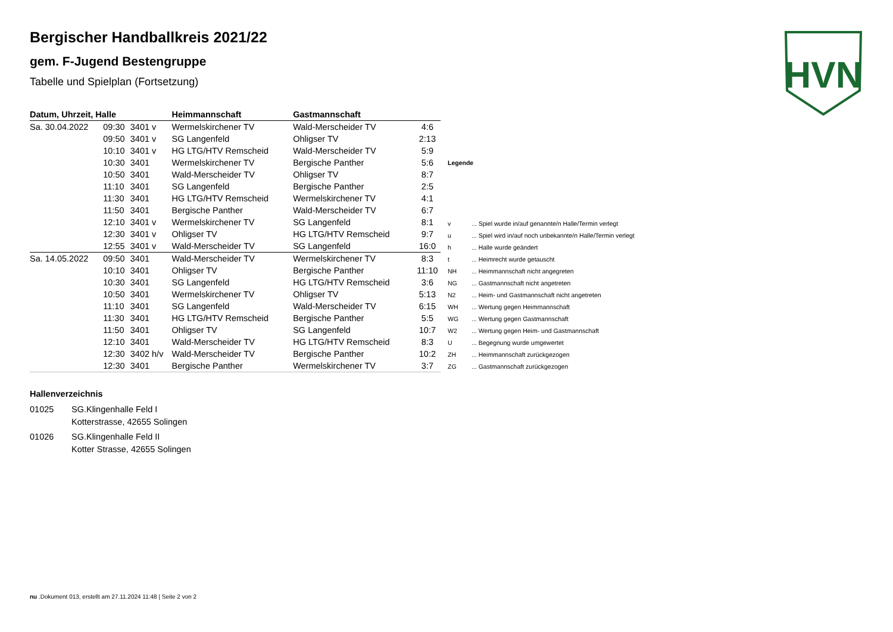HVN
Bergischer Handballkreis 2021/22
gem. F-Jugend Bestengruppe
Tabelle und Spielplan (Fortsetzung)
| Datum, Uhrzeit, Halle | | | Heimmannschaft | Gastmannschaft | |
| --- | --- | --- | --- | --- | --- |
| Sa. 30.04.2022 | 09:30 | 3401 v | Wermelskirchener TV | Wald-Merscheider TV | 4:6 |
| | 09:50 | 3401 v | SG Langenfeld | Ohligser TV | 2:13 |
| | 10:10 | 3401 v | HG LTG/HTV Remscheid | Wald-Merscheider TV | 5:9 |
| | 10:30 | 3401 | Wermelskirchener TV | Bergische Panther | 5:6 |
| | 10:50 | 3401 | Wald-Merscheider TV | Ohligser TV | 8:7 |
| | 11:10 | 3401 | SG Langenfeld | Bergische Panther | 2:5 |
| | 11:30 | 3401 | HG LTG/HTV Remscheid | Wermelskirchener TV | 4:1 |
| | 11:50 | 3401 | Bergische Panther | Wald-Merscheider TV | 6:7 |
| | 12:10 | 3401 v | Wermelskirchener TV | SG Langenfeld | 8:1 |
| | 12:30 | 3401 v | Ohligser TV | HG LTG/HTV Remscheid | 9:7 |
| | 12:55 | 3401 v | Wald-Merscheider TV | SG Langenfeld | 16:0 |
| Sa. 14.05.2022 | 09:50 | 3401 | Wald-Merscheider TV | Wermelskirchener TV | 8:3 |
| | 10:10 | 3401 | Ohligser TV | Bergische Panther | 11:10 |
| | 10:30 | 3401 | SG Langenfeld | HG LTG/HTV Remscheid | 3:6 |
| | 10:50 | 3401 | Wermelskirchener TV | Ohligser TV | 5:13 |
| | 11:10 | 3401 | SG Langenfeld | Wald-Merscheider TV | 6:15 |
| | 11:30 | 3401 | HG LTG/HTV Remscheid | Bergische Panther | 5:5 |
| | 11:50 | 3401 | Ohligser TV | SG Langenfeld | 10:7 |
| | 12:10 | 3401 | Wald-Merscheider TV | HG LTG/HTV Remscheid | 8:3 |
| | 12:30 | 3402 h/v | Wald-Merscheider TV | Bergische Panther | 10:2 |
| | 12:30 | 3401 | Bergische Panther | Wermelskirchener TV | 3:7 |
| Legende | |
| --- | --- |
| v | ... Spiel wurde in/auf genannte/n Halle/Termin verlegt |
| u | ... Spiel wird in/auf noch unbekannte/n Halle/Termin verlegt |
| h | ... Halle wurde geändert |
| t | ... Heimrecht wurde getauscht |
| NH | ... Heimmannschaft nicht angegreten |
| NG | ... Gastmannschaft nicht angetreten |
| N2 | ... Heim- und Gastmannschaft nicht angetreten |
| WH | ... Wertung gegen Heimmannschaft |
| WG | ... Wertung gegen Gastmannschaft |
| W2 | ... Wertung gegen Heim- und Gastmannschaft |
| U | ... Begegnung wurde umgewertet |
| ZH | ... Heimmannschaft zurückgezogen |
| ZG | ... Gastmannschaft zurückgezogen |
Hallenverzeichnis
01025 SG.Klingenhalle Feld I
Kotterstrasse, 42655 Solingen
01026 SG.Klingenhalle Feld II
Kotter Strasse, 42655 Solingen
nu .Dokument 013, erstellt am 27.11.2024 11:48 | Seite 2 von 2